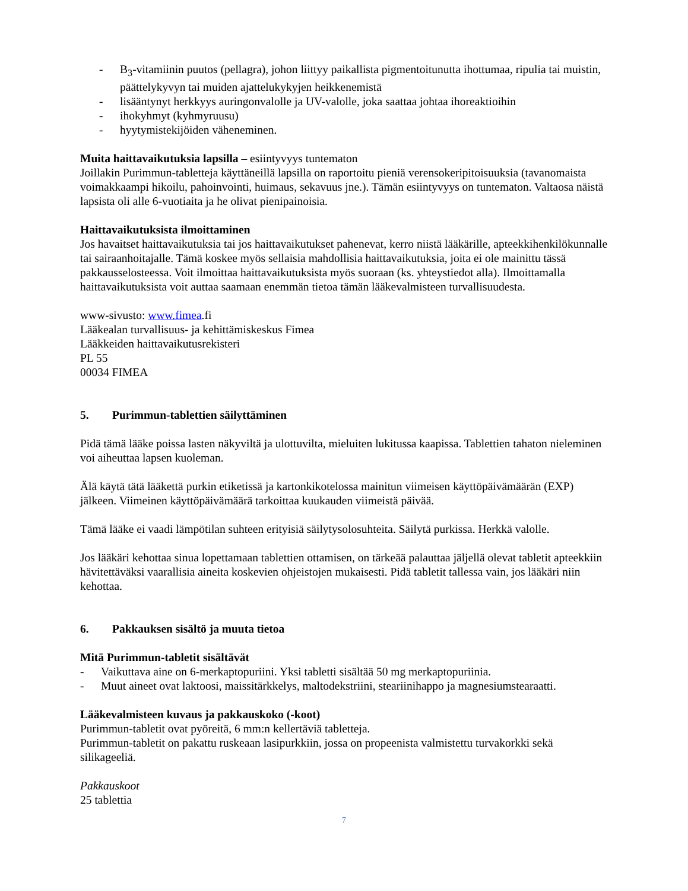- B<sub>3</sub>-vitamiinin puutos (pellagra), johon liittyy paikallista pigmentoitunutta ihottumaa, ripulia tai muistin, päättelykyvyn tai muiden ajattelukykyjen heikkenemistä
- lisääntynyt herkkyys auringonvalolle ja UV-valolle, joka saattaa johtaa ihoreaktioihin
- ihokyhmyt (kyhmyruusu)
- hyytymistekijöiden väheneminen.
Muita haittavaikutuksia lapsilla – esiintyvyys tuntematon
Joillakin Purimmun-tabletteja käyttäneillä lapsilla on raportoitu pieniä verensokeripitoisuuksia (tavanomaista voimakkaampi hikoilu, pahoinvointi, huimaus, sekavuus jne.). Tämän esiintyvyys on tuntematon. Valtaosa näistä lapsista oli alle 6-vuotiaita ja he olivat pienipainoisia.
Haittavaikutuksista ilmoittaminen
Jos havaitset haittavaikutuksia tai jos haittavaikutukset pahenevat, kerro niistä lääkärille, apteekkihenkilökunnalle tai sairaanhoitajalle. Tämä koskee myös sellaisia mahdollisia haittavaikutuksia, joita ei ole mainittu tässä pakkausselosteessa. Voit ilmoittaa haittavaikutuksista myös suoraan (ks. yhteystiedot alla). Ilmoittamalla haittavaikutuksista voit auttaa saamaan enemmän tietoa tämän lääkevalmisteen turvallisuudesta.
www-sivusto: www.fimea.fi
Lääkealan turvallisuus- ja kehittämiskeskus Fimea
Lääkkeiden haittavaikutusrekisteri
PL 55
00034 FIMEA
5. Purimmun-tablettien säilyttäminen
Pidä tämä lääke poissa lasten näkyviltä ja ulottuvilta, mieluiten lukitussa kaapissa. Tablettien tahaton nieleminen voi aiheuttaa lapsen kuoleman.
Älä käytä tätä lääkettä purkin etiketissä ja kartonkikotelossa mainitun viimeisen käyttöpäivämäärän (EXP) jälkeen. Viimeinen käyttöpäivämäärä tarkoittaa kuukauden viimeistä päivää.
Tämä lääke ei vaadi lämpötilan suhteen erityisiä säilytysolosuhteita. Säilytä purkissa. Herkkä valolle.
Jos lääkäri kehottaa sinua lopettamaan tablettien ottamisen, on tärkeää palauttaa jäljellä olevat tabletit apteekkiin hävitettäväksi vaarallisia aineita koskevien ohjeistojen mukaisesti. Pidä tabletit tallessa vain, jos lääkäri niin kehottaa.
6. Pakkauksen sisältö ja muuta tietoa
Mitä Purimmun-tabletit sisältävät
- Vaikuttava aine on 6-merkaptopuriini. Yksi tabletti sisältää 50 mg merkaptopuriinia.
- Muut aineet ovat laktoosi, maissitärkkelys, maltodekstriini, steariinihappo ja magnesiumstearaatti.
Lääkevalmisteen kuvaus ja pakkauskoko (-koot)
Purimmun-tabletit ovat pyöreitä, 6 mm:n kellertäviä tabletteja.
Purimmun-tabletit on pakattu ruskeaan lasipurkkiin, jossa on propeenista valmistettu turvakorkki sekä silikageeliä.
Pakkauskoot
25 tablettia
7